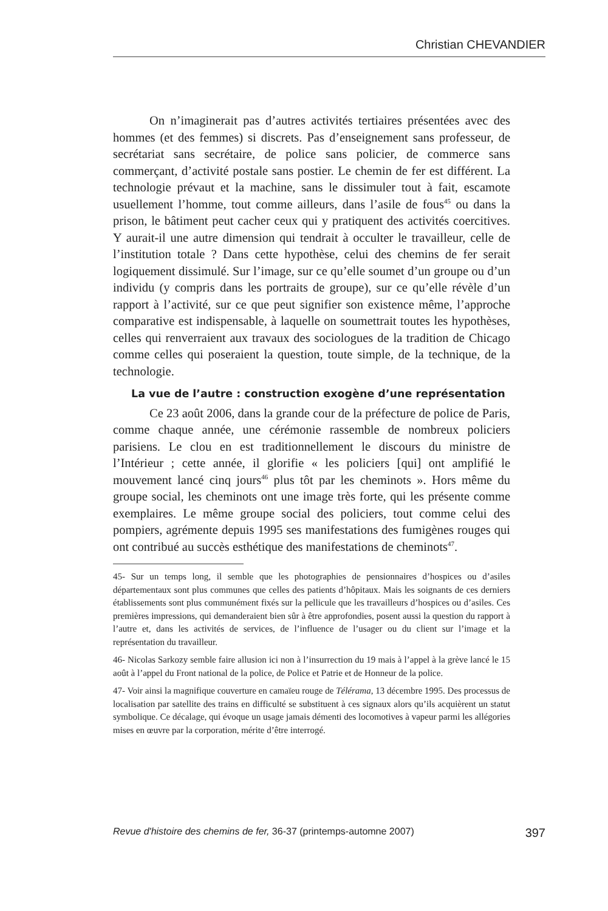Christian CHEVANDIER
On n’imaginerait pas d’autres activités tertiaires présentées avec des hommes (et des femmes) si discrets. Pas d’enseignement sans professeur, de secrétariat sans secrétaire, de police sans policier, de commerce sans commerçant, d’activité postale sans postier. Le chemin de fer est différent. La technologie prévaut et la machine, sans le dissimuler tout à fait, escamote usuellement l’homme, tout comme ailleurs, dans l’asile de fous<sup>45</sup> ou dans la prison, le bâtiment peut cacher ceux qui y pratiquent des activités coercitives. Y aurait-il une autre dimension qui tendrait à occulter le travailleur, celle de l’institution totale ? Dans cette hypothèse, celui des chemins de fer serait logiquement dissimulé. Sur l’image, sur ce qu’elle soumet d’un groupe ou d’un individu (y compris dans les portraits de groupe), sur ce qu’elle révèle d’un rapport à l’activité, sur ce que peut signifier son existence même, l’approche comparative est indispensable, à laquelle on soumettrait toutes les hypothèses, celles qui renverraient aux travaux des sociologues de la tradition de Chicago comme celles qui poseraient la question, toute simple, de la technique, de la technologie.
La vue de l’autre : construction exogène d’une représentation
Ce 23 août 2006, dans la grande cour de la préfecture de police de Paris, comme chaque année, une cérémonie rassemble de nombreux policiers parisiens. Le clou en est traditionnellement le discours du ministre de l’Intérieur ; cette année, il glorifie « les policiers [qui] ont amplifié le mouvement lancé cinq jours<sup>46</sup> plus tôt par les cheminots ». Hors même du groupe social, les cheminots ont une image très forte, qui les présente comme exemplaires. Le même groupe social des policiers, tout comme celui des pompiers, agrémente depuis 1995 ses manifestations des fumigènes rouges qui ont contribué au succès esthétique des manifestations de cheminots<sup>47</sup>.
45- Sur un temps long, il semble que les photographies de pensionnaires d’hospices ou d’asiles départementaux sont plus communes que celles des patients d’hôpitaux. Mais les soignants de ces derniers établissements sont plus communément fixés sur la pellicule que les travailleurs d’hospices ou d’asiles. Ces premières impressions, qui demanderaient bien sûr à être approfondies, posent aussi la question du rapport à l’autre et, dans les activités de services, de l’influence de l’usager ou du client sur l’image et la représentation du travailleur.
46- Nicolas Sarkozy semble faire allusion ici non à l’insurrection du 19 mais à l’appel à la grève lancé le 15 août à l’appel du Front national de la police, de Police et Patrie et de Honneur de la police.
47- Voir ainsi la magnifique couverture en camaïeu rouge de Télérama, 13 décembre 1995. Des processus de localisation par satellite des trains en difficulté se substituent à ces signaux alors qu’ils acquièrent un statut symbolique. Ce décalage, qui évoque un usage jamais démenti des locomotives à vapeur parmi les allégories mises en œuvre par la corporation, mérite d’être interrogé.
Revue d'histoire des chemins de fer, 36-37 (printemps-automne 2007) 397